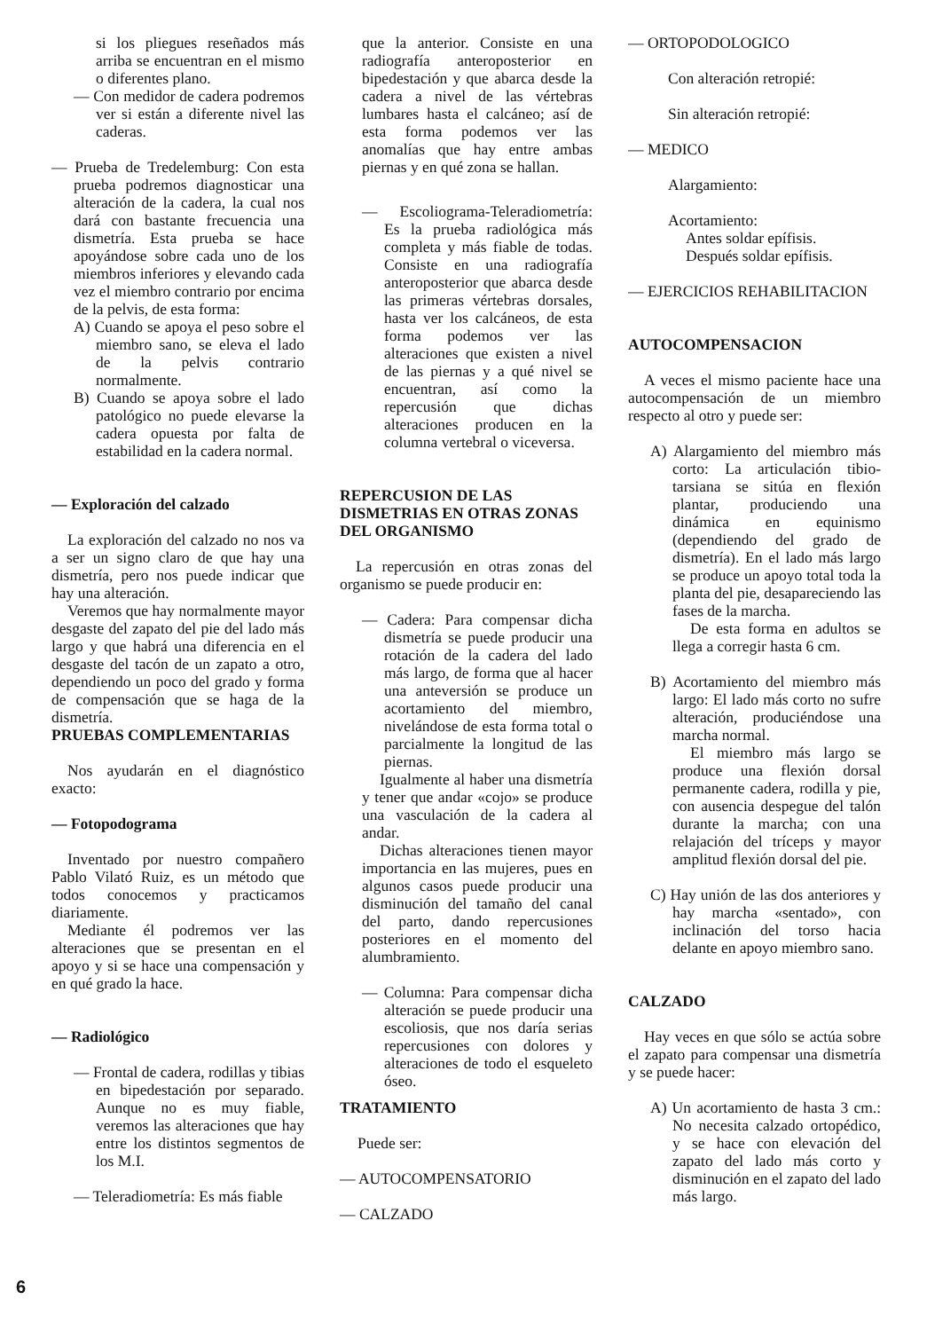si los pliegues reseñados más arriba se encuentran en el mismo o diferentes plano.
— Con medidor de cadera podremos ver si están a diferente nivel las caderas.
— Prueba de Tredelemburg: Con esta prueba podremos diagnosticar una alteración de la cadera, la cual nos dará con bastante frecuencia una dismetría. Esta prueba se hace apoyándose sobre cada uno de los miembros inferiores y elevando cada vez el miembro contrario por encima de la pelvis, de esta forma:
A) Cuando se apoya el peso sobre el miembro sano, se eleva el lado de la pelvis contrario normalmente.
B) Cuando se apoya sobre el lado patológico no puede elevarse la cadera opuesta por falta de estabilidad en la cadera normal.
— Exploración del calzado
La exploración del calzado no nos va a ser un signo claro de que hay una dismetría, pero nos puede indicar que hay una alteración.
Veremos que hay normalmente mayor desgaste del zapato del pie del lado más largo y que habrá una diferencia en el desgaste del tacón de un zapato a otro, dependiendo un poco del grado y forma de compensación que se haga de la dismetría.
PRUEBAS COMPLEMENTARIAS
Nos ayudarán en el diagnóstico exacto:
— Fotopodograma
Inventado por nuestro compañero Pablo Vilató Ruiz, es un método que todos conocemos y practicamos diariamente.
Mediante él podremos ver las alteraciones que se presentan en el apoyo y si se hace una compensación y en qué grado la hace.
— Radiológico
— Frontal de cadera, rodillas y tibias en bipedestación por separado. Aunque no es muy fiable, veremos las alteraciones que hay entre los distintos segmentos de los M.I.
— Teleradiometría: Es más fiable
que la anterior. Consiste en una radiografía anteroposterior en bipedestación y que abarca desde la cadera a nivel de las vértebras lumbares hasta el calcáneo; así de esta forma podemos ver las anomalías que hay entre ambas piernas y en qué zona se hallan.
— Escoliograma-Teleradiometría: Es la prueba radiológica más completa y más fiable de todas. Consiste en una radiografía anteroposterior que abarca desde las primeras vértebras dorsales, hasta ver los calcáneos, de esta forma podemos ver las alteraciones que existen a nivel de las piernas y a qué nivel se encuentran, así como la repercusión que dichas alteraciones producen en la columna vertebral o viceversa.
REPERCUSION DE LAS DISMETRIAS EN OTRAS ZONAS DEL ORGANISMO
La repercusión en otras zonas del organismo se puede producir en:
— Cadera: Para compensar dicha dismetría se puede producir una rotación de la cadera del lado más largo, de forma que al hacer una anteversión se produce un acortamiento del miembro, nivelándose de esta forma total o parcialmente la longitud de las piernas.
Igualmente al haber una dismetría y tener que andar «cojo» se produce una vasculación de la cadera al andar.
Dichas alteraciones tienen mayor importancia en las mujeres, pues en algunos casos puede producir una disminución del tamaño del canal del parto, dando repercusiones posteriores en el momento del alumbramiento.
— Columna: Para compensar dicha alteración se puede producir una escoliosis, que nos daría serias repercusiones con dolores y alteraciones de todo el esqueleto óseo.
TRATAMIENTO
Puede ser:
— AUTOCOMPENSATORIO
— CALZADO
— ORTOPODOLOGICO
Con alteración retropié:
Sin alteración retropié:
— MEDICO
Alargamiento:
Acortamiento:
Antes soldar epífisis.
Después soldar epífisis.
— EJERCICIOS REHABILITACION
AUTOCOMPENSACION
A veces el mismo paciente hace una autocompensación de un miembro respecto al otro y puede ser:
A) Alargamiento del miembro más corto: La articulación tibio-tarsiana se sitúa en flexión plantar, produciendo una dinámica en equinismo (dependiendo del grado de dismetría). En el lado más largo se produce un apoyo total toda la planta del pie, desapareciendo las fases de la marcha.
De esta forma en adultos se llega a corregir hasta 6 cm.
B) Acortamiento del miembro más largo: El lado más corto no sufre alteración, produciéndose una marcha normal.
El miembro más largo se produce una flexión dorsal permanente cadera, rodilla y pie, con ausencia despegue del talón durante la marcha; con una relajación del tríceps y mayor amplitud flexión dorsal del pie.
C) Hay unión de las dos anteriores y hay marcha «sentado», con inclinación del torso hacia delante en apoyo miembro sano.
CALZADO
Hay veces en que sólo se actúa sobre el zapato para compensar una dismetría y se puede hacer:
A) Un acortamiento de hasta 3 cm.: No necesita calzado ortopédico, y se hace con elevación del zapato del lado más corto y disminución en el zapato del lado más largo.
6